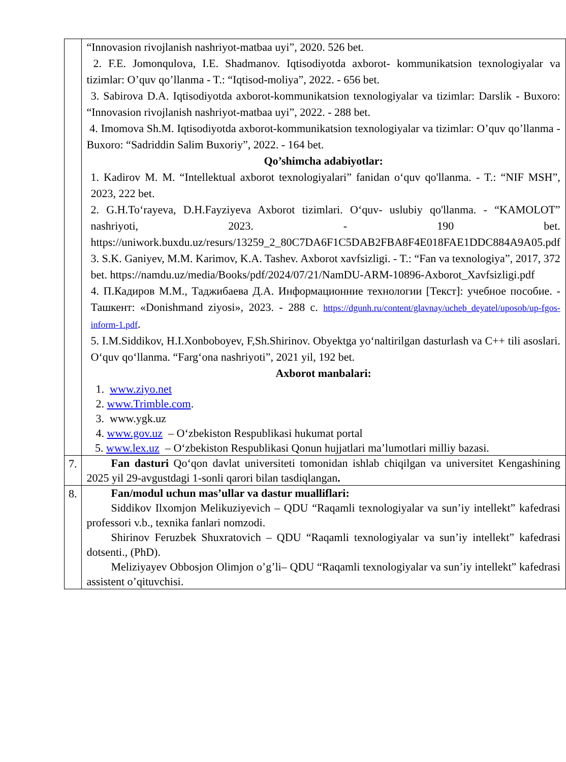| | “Innovasion rivojlanish nashriyot-matbaa uyi”, 2020. 526 bet. 2. F.E. Jomonqulova, I.E. Shadmanov. Iqtisodiyotda axborot- kommunikatsion texnologiyalar va tizimlar: O’quv qo’llanma - T.: “Iqtisod-moliya”, 2022. - 656 bet. 3. Sabirova D.A. Iqtisodiyotda axborot-kommunikatsion texnologiyalar va tizimlar: Darslik - Buxoro: “Innovasion rivojlanish nashriyot-matbaa uyi”, 2022. - 288 bet. 4. Imomova Sh.M. Iqtisodiyotda axborot-kommunikatsion texnologiyalar va tizimlar: O’quv qo’llanma - Buxoro: “Sadriddin Salim Buxoriy”, 2022. - 164 bet. Qo’shimcha adabiyotlar: 1. Kadirov M. M. “Intellektual axborot texnologiyalari” fanidan o‘quv qo'llanma. - T.: “NIF MSH”, 2023, 222 bet. 2. G.H.To‘rayeva, D.H.Fayziyeva Axborot tizimlari. O‘quv- uslubiy qo'llanma. - “KAMOLOT” nashriyoti, 2023. - 190 bet. https://uniwork.buxdu.uz/resurs/13259_2_80C7DA6F1C5DAB2FBA8F4E018FAE1DDC884A9A05.pdf 3. S.K. Ganiyev, M.M. Karimov, K.A. Tashev. Axborot xavfsizligi. - T.: “Fan va texnologiya”, 2017, 372 bet. https://namdu.uz/media/Books/pdf/2024/07/21/NamDU-ARM-10896-Axborot_Xavfsizligi.pdf 4. П.Кадиров М.М., Таджибаева Д.А. Информационние технологии [Текст]: учебное пособие. - Ташкент: «Donishmand ziyosi», 2023. - 288 с. https://dgunh.ru/content/glavnay/ucheb_deyatel/uposob/up-fgos-inform-1.pdf . 5. I.M.Siddikov, H.I.Xonboboyev, F,Sh.Shirinov. Obyektga yo‘naltirilgan dasturlash va C++ tili asoslari. O‘quv qo‘llanma. “Farg‘ona nashriyoti”, 2021 yil, 192 bet. Axborot manbalari: 1. www.ziyo.net 2. www.Trimble.com . 3. www.ygk.uz 4. www.gov.uz – O‘zbekiston Respublikasi hukumat portal 5. www.lex.uz – O‘zbekiston Respublikasi Qonun hujjatlari ma’lumotlari milliy bazasi. |
| 7. | Fan dasturi Qo‘qon davlat universiteti tomonidan ishlab chiqilgan va universitet Kengashining 2025 yil 29-avgustdagi 1-sonli qarori bilan tasdiqlangan . |
| 8. | Fan/modul uchun mas’ullar va dastur mualliflari: Siddikov Ilxomjon Melikuziyevich – QDU “Raqamli texnologiyalar va sun’iy intellekt” kafedrasi professori v.b., texnika fanlari nomzodi. Shirinov Feruzbek Shuxratovich – QDU “Raqamli texnologiyalar va sun’iy intellekt” kafedrasi dotsenti., (PhD). Meliziyayev Obbosjon Olimjon o’g’li– QDU “Raqamli texnologiyalar va sun’iy intellekt” kafedrasi assistent o’qituvchisi. |